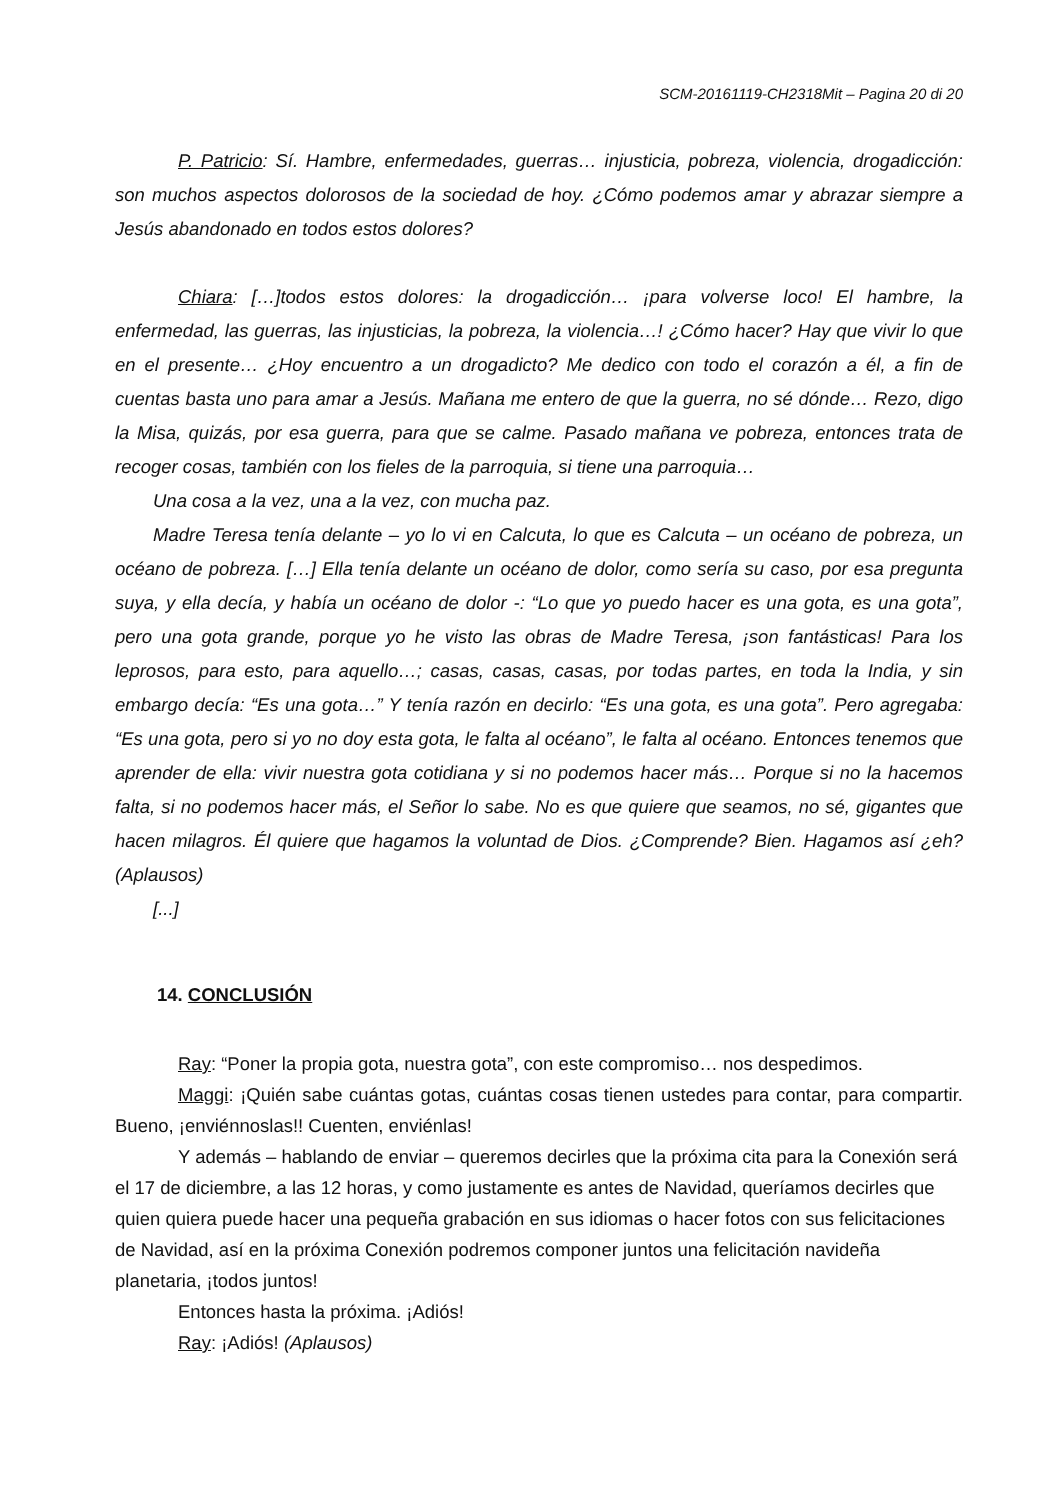SCM-20161119-CH2318Mit – Pagina 20 di 20
P. Patricio: Sí. Hambre, enfermedades, guerras… injusticia, pobreza, violencia, drogadicción: son muchos aspectos dolorosos de la sociedad de hoy. ¿Cómo podemos amar y abrazar siempre a Jesús abandonado en todos estos dolores?
Chiara: […]todos estos dolores: la drogadicción… ¡para volverse loco! El hambre, la enfermedad, las guerras, las injusticias, la pobreza, la violencia…! ¿Cómo hacer? Hay que vivir lo que en el presente… ¿Hoy encuentro a un drogadicto? Me dedico con todo el corazón a él, a fin de cuentas basta uno para amar a Jesús. Mañana me entero de que la guerra, no sé dónde… Rezo, digo la Misa, quizás, por esa guerra, para que se calme. Pasado mañana ve pobreza, entonces trata de recoger cosas, también con los fieles de la parroquia, si tiene una parroquia…
Una cosa a la vez, una a la vez, con mucha paz.
Madre Teresa tenía delante – yo lo vi en Calcuta, lo que es Calcuta – un océano de pobreza, un océano de pobreza. […] Ella tenía delante un océano de dolor, como sería su caso, por esa pregunta suya, y ella decía, y había un océano de dolor -: “Lo que yo puedo hacer es una gota, es una gota”, pero una gota grande, porque yo he visto las obras de Madre Teresa, ¡son fantásticas! Para los leprosos, para esto, para aquello…; casas, casas, casas, por todas partes, en toda la India, y sin embargo decía: “Es una gota…” Y tenía razón en decirlo: “Es una gota, es una gota”. Pero agregaba: “Es una gota, pero si yo no doy esta gota, le falta al océano”, le falta al océano. Entonces tenemos que aprender de ella: vivir nuestra gota cotidiana y si no podemos hacer más… Porque si no la hacemos falta, si no podemos hacer más, el Señor lo sabe. No es que quiere que seamos, no sé, gigantes que hacen milagros. Él quiere que hagamos la voluntad de Dios. ¿Comprende? Bien. Hagamos así ¿eh? (Aplausos)
[...]
14. CONCLUSIÓN
Ray: “Poner la propia gota, nuestra gota”, con este compromiso… nos despedimos.
Maggi: ¡Quién sabe cuántas gotas, cuántas cosas tienen ustedes para contar, para compartir. Bueno, ¡enviénnoslas!! Cuenten, enviénlas!
Y además – hablando de enviar – queremos decirles que la próxima cita para la Conexión será el 17 de diciembre, a las 12 horas, y como justamente es antes de Navidad, queríamos decirles que quien quiera puede hacer una pequeña grabación en sus idiomas o hacer fotos con sus felicitaciones de Navidad, así en la próxima Conexión podremos componer juntos una felicitación navideña planetaria, ¡todos juntos!
Entonces hasta la próxima. ¡Adiós!
Ray: ¡Adiós! (Aplausos)